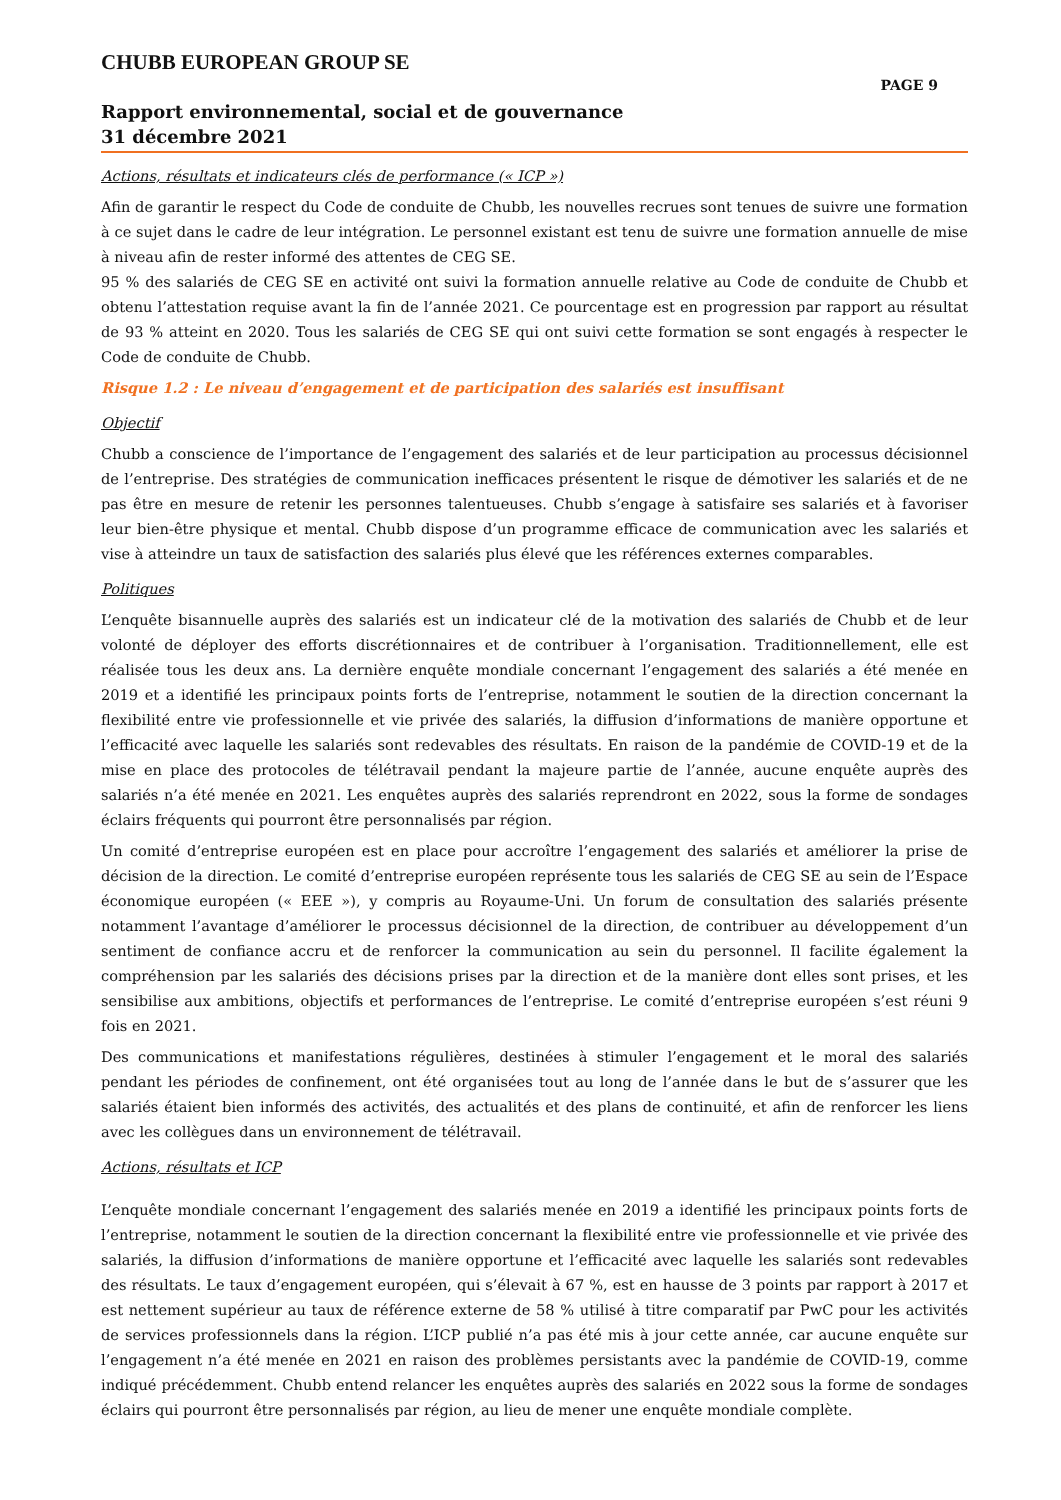CHUBB EUROPEAN GROUP SE
PAGE 9
Rapport environnemental, social et de gouvernance
31 décembre 2021
Actions, résultats et indicateurs clés de performance (« ICP »)
Afin de garantir le respect du Code de conduite de Chubb, les nouvelles recrues sont tenues de suivre une formation à ce sujet dans le cadre de leur intégration. Le personnel existant est tenu de suivre une formation annuelle de mise à niveau afin de rester informé des attentes de CEG SE.
95 % des salariés de CEG SE en activité ont suivi la formation annuelle relative au Code de conduite de Chubb et obtenu l’attestation requise avant la fin de l’année 2021. Ce pourcentage est en progression par rapport au résultat de 93 % atteint en 2020. Tous les salariés de CEG SE qui ont suivi cette formation se sont engagés à respecter le Code de conduite de Chubb.
Risque 1.2 : Le niveau d’engagement et de participation des salariés est insuffisant
Objectif
Chubb a conscience de l’importance de l’engagement des salariés et de leur participation au processus décisionnel de l’entreprise. Des stratégies de communication inefficaces présentent le risque de démotiver les salariés et de ne pas être en mesure de retenir les personnes talentueuses. Chubb s’engage à satisfaire ses salariés et à favoriser leur bien-être physique et mental. Chubb dispose d’un programme efficace de communication avec les salariés et vise à atteindre un taux de satisfaction des salariés plus élevé que les références externes comparables.
Politiques
L’enquête bisannuelle auprès des salariés est un indicateur clé de la motivation des salariés de Chubb et de leur volonté de déployer des efforts discrétionnaires et de contribuer à l’organisation. Traditionnellement, elle est réalisée tous les deux ans. La dernière enquête mondiale concernant l’engagement des salariés a été menée en 2019 et a identifié les principaux points forts de l’entreprise, notamment le soutien de la direction concernant la flexibilité entre vie professionnelle et vie privée des salariés, la diffusion d’informations de manière opportune et l’efficacité avec laquelle les salariés sont redevables des résultats. En raison de la pandémie de COVID-19 et de la mise en place des protocoles de télétravail pendant la majeure partie de l’année, aucune enquête auprès des salariés n’a été menée en 2021. Les enquêtes auprès des salariés reprendront en 2022, sous la forme de sondages éclairs fréquents qui pourront être personnalisés par région.
Un comité d’entreprise européen est en place pour accroître l’engagement des salariés et améliorer la prise de décision de la direction. Le comité d’entreprise européen représente tous les salariés de CEG SE au sein de l’Espace économique européen (« EEE »), y compris au Royaume-Uni. Un forum de consultation des salariés présente notamment l’avantage d’améliorer le processus décisionnel de la direction, de contribuer au développement d’un sentiment de confiance accru et de renforcer la communication au sein du personnel. Il facilite également la compréhension par les salariés des décisions prises par la direction et de la manière dont elles sont prises, et les sensibilise aux ambitions, objectifs et performances de l’entreprise. Le comité d’entreprise européen s’est réuni 9 fois en 2021.
Des communications et manifestations régulières, destinées à stimuler l’engagement et le moral des salariés pendant les périodes de confinement, ont été organisées tout au long de l’année dans le but de s’assurer que les salariés étaient bien informés des activités, des actualités et des plans de continuité, et afin de renforcer les liens avec les collègues dans un environnement de télétravail.
Actions, résultats et ICP
L’enquête mondiale concernant l’engagement des salariés menée en 2019 a identifié les principaux points forts de l’entreprise, notamment le soutien de la direction concernant la flexibilité entre vie professionnelle et vie privée des salariés, la diffusion d’informations de manière opportune et l’efficacité avec laquelle les salariés sont redevables des résultats. Le taux d’engagement européen, qui s’élevait à 67 %, est en hausse de 3 points par rapport à 2017 et est nettement supérieur au taux de référence externe de 58 % utilisé à titre comparatif par PwC pour les activités de services professionnels dans la région. L’ICP publié n’a pas été mis à jour cette année, car aucune enquête sur l’engagement n’a été menée en 2021 en raison des problèmes persistants avec la pandémie de COVID-19, comme indiqué précédemment. Chubb entend relancer les enquêtes auprès des salariés en 2022 sous la forme de sondages éclairs qui pourront être personnalisés par région, au lieu de mener une enquête mondiale complète.